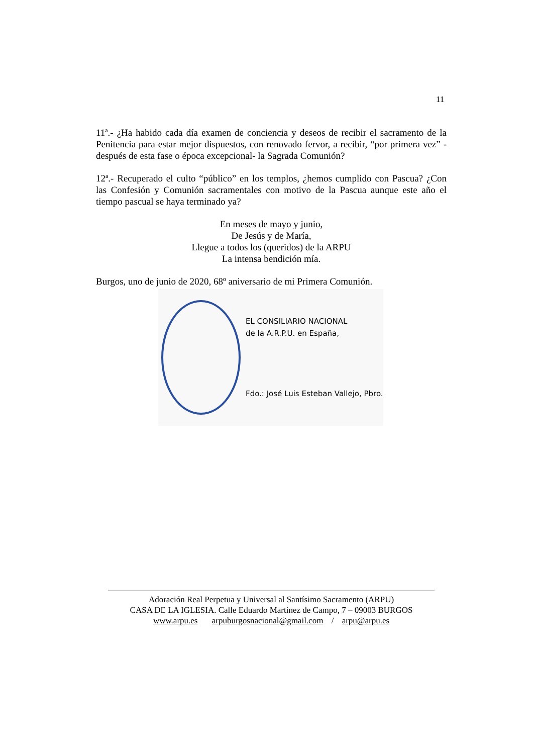11
11ª.- ¿Ha habido cada día examen de conciencia y deseos de recibir el sacramento de la Penitencia para estar mejor dispuestos, con renovado fervor, a recibir, “por primera vez” -después de esta fase o época excepcional- la Sagrada Comunión?
12ª.- Recuperado el culto “público” en los templos, ¿hemos cumplido con Pascua? ¿Con las Confesión y Comunión sacramentales con motivo de la Pascua aunque este año el tiempo pascual se haya terminado ya?
En meses de mayo y junio,
De Jesús y de María,
Llegue a todos los (queridos) de la ARPU
La intensa bendición mía.
Burgos, uno de junio de 2020, 68º aniversario de mi Primera Comunión.
EL CONSILIARIO NACIONAL
de la A.R.P.U. en España,
Fdo.: José Luis Esteban Vallejo, Pbro.
Adoración Real Perpetua y Universal al Santísimo Sacramento (ARPU)
CASA DE LA IGLESIA. Calle Eduardo Martínez de Campo, 7 – 09003 BURGOS
www.arpu.es arpuburgosnacional@gmail.com / arpu@arpu.es